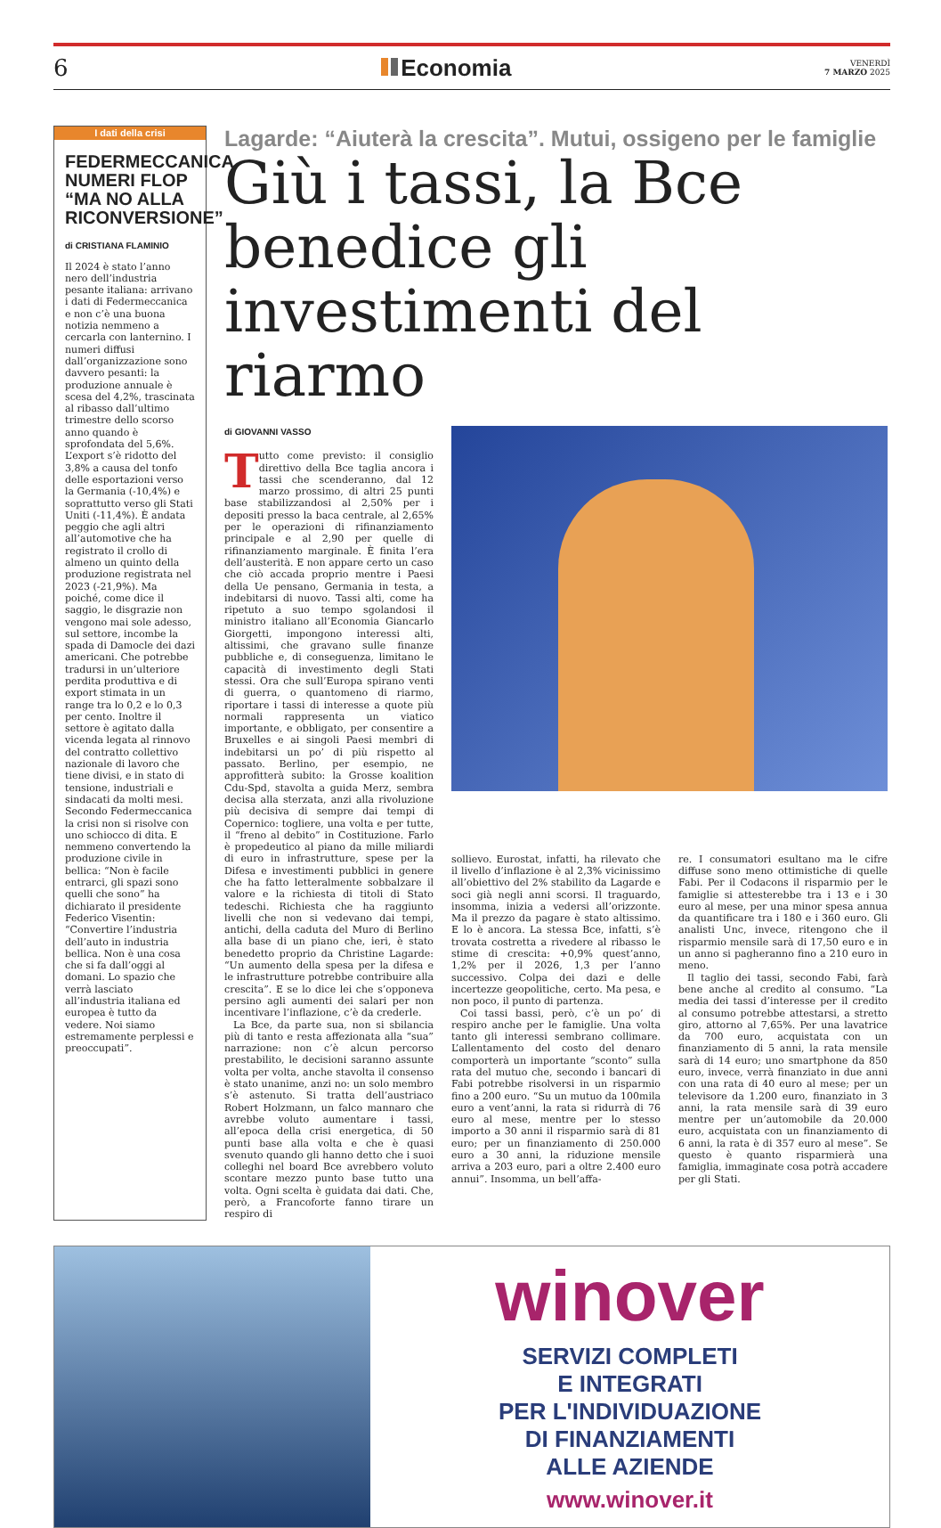6 Economia
VENERDÌ
7 MARZO 2025
I dati della crisi
FEDERMECCANICA NUMERI FLOP “MA NO ALLA RICONVERSIONE”
di CRISTIANA FLAMINIO
Il 2024 è stato l’anno nero dell’industria pesante italiana: arrivano i dati di Federmeccanica e non c’è una buona notizia nemmeno a cercarla con lanternino. I numeri diffusi dall’organizzazione sono davvero pesanti: la produzione annuale è scesa del 4,2%, trascinata al ribasso dall’ultimo trimestre dello scorso anno quando è sprofondata del 5,6%. L’export s’è ridotto del 3,8% a causa del tonfo delle esportazioni verso la Germania (-10,4%) e soprattutto verso gli Stati Uniti (-11,4%). È andata peggio che agli altri all’automotive che ha registrato il crollo di almeno un quinto della produzione registrata nel 2023 (-21,9%). Ma poiché, come dice il saggio, le disgrazie non vengono mai sole adesso, sul settore, incombe la spada di Damocle dei dazi americani. Che potrebbe tradursi in un’ulteriore perdita produttiva e di export stimata in un range tra lo 0,2 e lo 0,3 per cento. Inoltre il settore è agitato dalla vicenda legata al rinnovo del contratto collettivo nazionale di lavoro che tiene divisi, e in stato di tensione, industriali e sindacati da molti mesi. Secondo Federmeccanica la crisi non si risolve con uno schiocco di dita. E nemmeno convertendo la produzione civile in bellica: “Non è facile entrarci, gli spazi sono quelli che sono” ha dichiarato il presidente Federico Visentin: “Convertire l’industria dell’auto in industria bellica. Non è una cosa che si fa dall’oggi al domani. Lo spazio che verrà lasciato all’industria italiana ed europea è tutto da vedere. Noi siamo estremamente perplessi e preoccupati”.
Lagarde: “Aiuterà la crescita”. Mutui, ossigeno per le famiglie
Giù i tassi, la Bce benedice gli investimenti del riarmo
di GIOVANNI VASSO
Tutto come previsto: il consiglio direttivo della Bce taglia ancora i tassi che scenderanno, dal 12 marzo prossimo, di altri 25 punti base stabilizzandosi al 2,50% per i depositi presso la baca centrale, al 2,65% per le operazioni di rifinanziamento principale e al 2,90 per quelle di rifinanziamento marginale. È finita l’era dell’austerità. E non appare certo un caso che ciò accada proprio mentre i Paesi della Ue pensano, Germania in testa, a indebitarsi di nuovo. Tassi alti, come ha ripetuto a suo tempo sgolandosi il ministro italiano all’Economia Giancarlo Giorgetti, impongono interessi alti, altissimi, che gravano sulle finanze pubbliche e, di conseguenza, limitano le capacità di investimento degli Stati stessi. Ora che sull’Europa spirano venti di guerra, o quantomeno di riarmo, riportare i tassi di interesse a quote più normali rappresenta un viatico importante, e obbligato, per consentire a Bruxelles e ai singoli Paesi membri di indebitarsi un po’ di più rispetto al passato. Berlino, per esempio, ne approfitterà subito: la Grosse koalition Cdu-Spd, stavolta a guida Merz, sembra decisa alla sterzata, anzi alla rivoluzione più decisiva di sempre dai tempi di Copernico: togliere, una volta e per tutte, il “freno al debito” in Costituzione. Farlo è propedeutico al piano da mille miliardi di euro in infrastrutture, spese per la Difesa e investimenti pubblici in genere che ha fatto letteralmente sobbalzare il valore e la richiesta di titoli di Stato tedeschi. Richiesta che ha raggiunto livelli che non si vedevano dai tempi, antichi, della caduta del Muro di Berlino alla base di un piano che, ieri, è stato benedetto proprio da Christine Lagarde: “Un aumento della spesa per la difesa e le infrastrutture potrebbe contribuire alla crescita”. E se lo dice lei che s’opponeva persino agli aumenti dei salari per non incentivare l’inflazione, c’è da crederle.
La Bce, da parte sua, non si sbilancia più di tanto e resta affezionata alla “sua” narrazione: non c’è alcun percorso prestabilito, le decisioni saranno assunte volta per volta, anche stavolta il consenso è stato unanime, anzi no: un solo membro s’è astenuto. Si tratta dell’austriaco Robert Holzmann, un falco mannaro che avrebbe voluto aumentare i tassi, all’epoca della crisi energetica, di 50 punti base alla volta e che è quasi svenuto quando gli hanno detto che i suoi colleghi nel board Bce avrebbero voluto scontare mezzo punto base tutto una volta. Ogni scelta è guidata dai dati. Che, però, a Francoforte fanno tirare un respiro di
sollievo. Eurostat, infatti, ha rilevato che il livello d’inflazione è al 2,3% vicinissimo all’obiettivo del 2% stabilito da Lagarde e soci già negli anni scorsi. Il traguardo, insomma, inizia a vedersi all’orizzonte. Ma il prezzo da pagare è stato altissimo. E lo è ancora. La stessa Bce, infatti, s’è trovata costretta a rivedere al ribasso le stime di crescita: +0,9% quest’anno, 1,2% per il 2026, 1,3 per l’anno successivo. Colpa dei dazi e delle incertezze geopolitiche, certo. Ma pesa, e non poco, il punto di partenza.
Coi tassi bassi, però, c’è un po’ di respiro anche per le famiglie. Una volta tanto gli interessi sembrano collimare. L’allentamento del costo del denaro comporterà un importante “sconto” sulla rata del mutuo che, secondo i bancari di Fabi potrebbe risolversi in un risparmio fino a 200 euro. “Su un mutuo da 100mila euro a vent’anni, la rata si ridurrà di 76 euro al mese, mentre per lo stesso importo a 30 anni il risparmio sarà di 81 euro; per un finanziamento di 250.000 euro a 30 anni, la riduzione mensile arriva a 203 euro, pari a oltre 2.400 euro annui”. Insomma, un bell’affa-
re. I consumatori esultano ma le cifre diffuse sono meno ottimistiche di quelle Fabi. Per il Codacons il risparmio per le famiglie si attesterebbe tra i 13 e i 30 euro al mese, per una minor spesa annua da quantificare tra i 180 e i 360 euro. Gli analisti Unc, invece, ritengono che il risparmio mensile sarà di 17,50 euro e in un anno si pagheranno fino a 210 euro in meno.
Il taglio dei tassi, secondo Fabi, farà bene anche al credito al consumo. “La media dei tassi d’interesse per il credito al consumo potrebbe attestarsi, a stretto giro, attorno al 7,65%. Per una lavatrice da 700 euro, acquistata con un finanziamento di 5 anni, la rata mensile sarà di 14 euro; uno smartphone da 850 euro, invece, verrà finanziato in due anni con una rata di 40 euro al mese; per un televisore da 1.200 euro, finanziato in 3 anni, la rata mensile sarà di 39 euro mentre per un’automobile da 20.000 euro, acquistata con un finanziamento di 6 anni, la rata è di 357 euro al mese”. Se questo è quanto risparmierà una famiglia, immaginate cosa potrà accadere per gli Stati.
winover
SERVIZI COMPLETI
E INTEGRATI
PER L'INDIVIDUAZIONE
DI FINANZIAMENTI
ALLE AZIENDE
www.winover.it